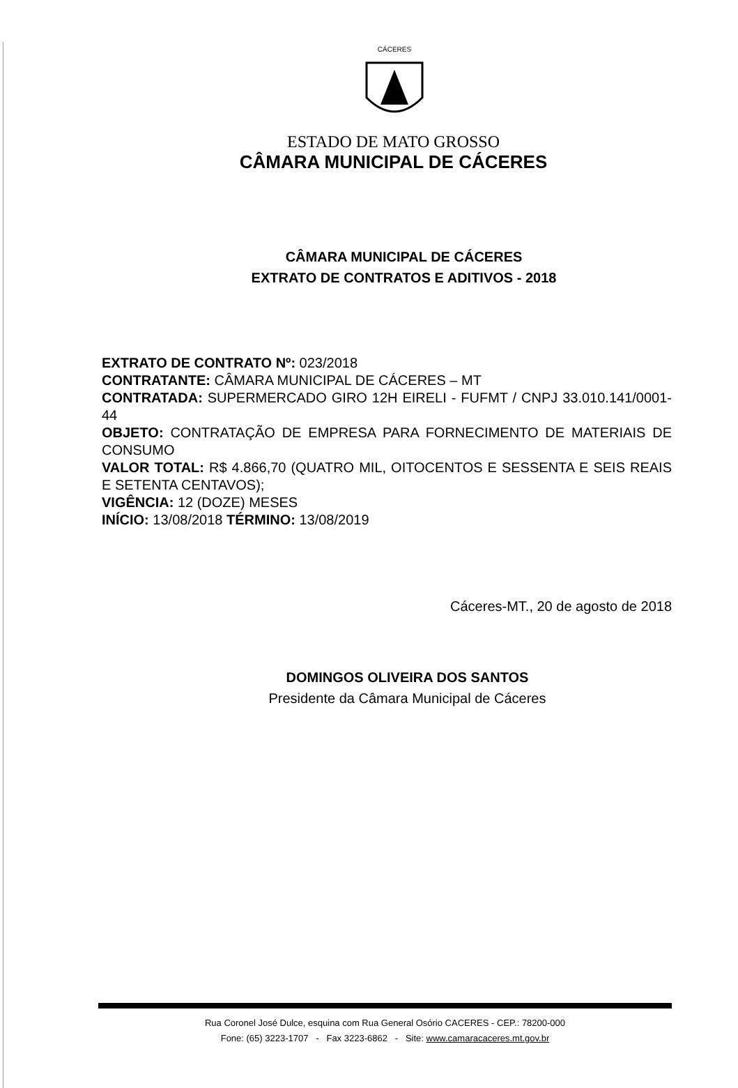CÁCERES
ESTADO DE MATO GROSSO
CÂMARA MUNICIPAL DE CÁCERES
CÂMARA MUNICIPAL DE CÁCERES
EXTRATO DE CONTRATOS E ADITIVOS - 2018
EXTRATO DE CONTRATO Nº: 023/2018
CONTRATANTE: CÂMARA MUNICIPAL DE CÁCERES – MT
CONTRATADA: SUPERMERCADO GIRO 12H EIRELI - FUFMT / CNPJ 33.010.141/0001-44
OBJETO: CONTRATAÇÃO DE EMPRESA PARA FORNECIMENTO DE MATERIAIS DE CONSUMO
VALOR TOTAL: R$ 4.866,70 (QUATRO MIL, OITOCENTOS E SESSENTA E SEIS REAIS E SETENTA CENTAVOS);
VIGÊNCIA: 12 (DOZE) MESES
INÍCIO: 13/08/2018 TÉRMINO: 13/08/2019
Cáceres-MT., 20 de agosto de 2018
DOMINGOS OLIVEIRA DOS SANTOS
Presidente da Câmara Municipal de Cáceres
Rua Coronel José Dulce, esquina com Rua General Osório CACERES - CEP.: 78200-000
Fone: (65) 3223-1707 - Fax 3223-6862 - Site: www.camaracaceres.mt.gov.br